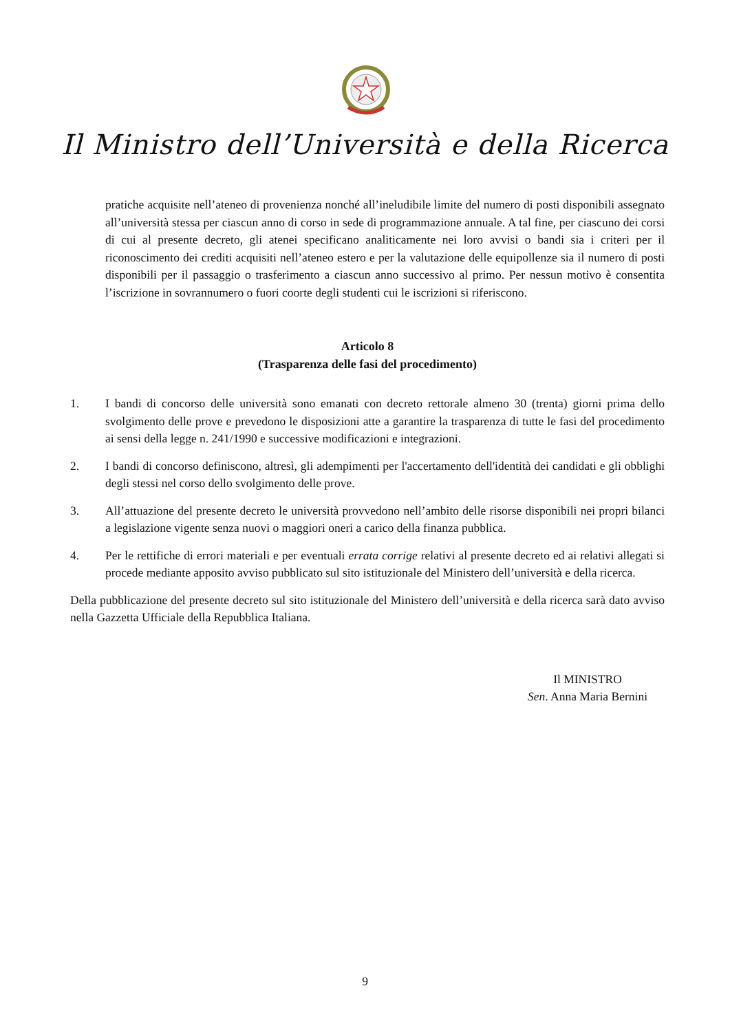Il Ministro dell’Università e della Ricerca
pratiche acquisite nell’ateneo di provenienza nonché all’ineludibile limite del numero di posti disponibili assegnato all’università stessa per ciascun anno di corso in sede di programmazione annuale. A tal fine, per ciascuno dei corsi di cui al presente decreto, gli atenei specificano analiticamente nei loro avvisi o bandi sia i criteri per il riconoscimento dei crediti acquisiti nell’ateneo estero e per la valutazione delle equipollenze sia il numero di posti disponibili per il passaggio o trasferimento a ciascun anno successivo al primo. Per nessun motivo è consentita l’iscrizione in sovrannumero o fuori coorte degli studenti cui le iscrizioni si riferiscono.
Articolo 8
(Trasparenza delle fasi del procedimento)
1. I bandi di concorso delle università sono emanati con decreto rettorale almeno 30 (trenta) giorni prima dello svolgimento delle prove e prevedono le disposizioni atte a garantire la trasparenza di tutte le fasi del procedimento ai sensi della legge n. 241/1990 e successive modificazioni e integrazioni.
2. I bandi di concorso definiscono, altresì, gli adempimenti per l'accertamento dell'identità dei candidati e gli obblighi degli stessi nel corso dello svolgimento delle prove.
3. All’attuazione del presente decreto le università provvedono nell’ambito delle risorse disponibili nei propri bilanci a legislazione vigente senza nuovi o maggiori oneri a carico della finanza pubblica.
4. Per le rettifiche di errori materiali e per eventuali errata corrige relativi al presente decreto ed ai relativi allegati si procede mediante apposito avviso pubblicato sul sito istituzionale del Ministero dell’università e della ricerca.
Della pubblicazione del presente decreto sul sito istituzionale del Ministero dell’università e della ricerca sarà dato avviso nella Gazzetta Ufficiale della Repubblica Italiana.
Il MINISTRO
Sen. Anna Maria Bernini
9